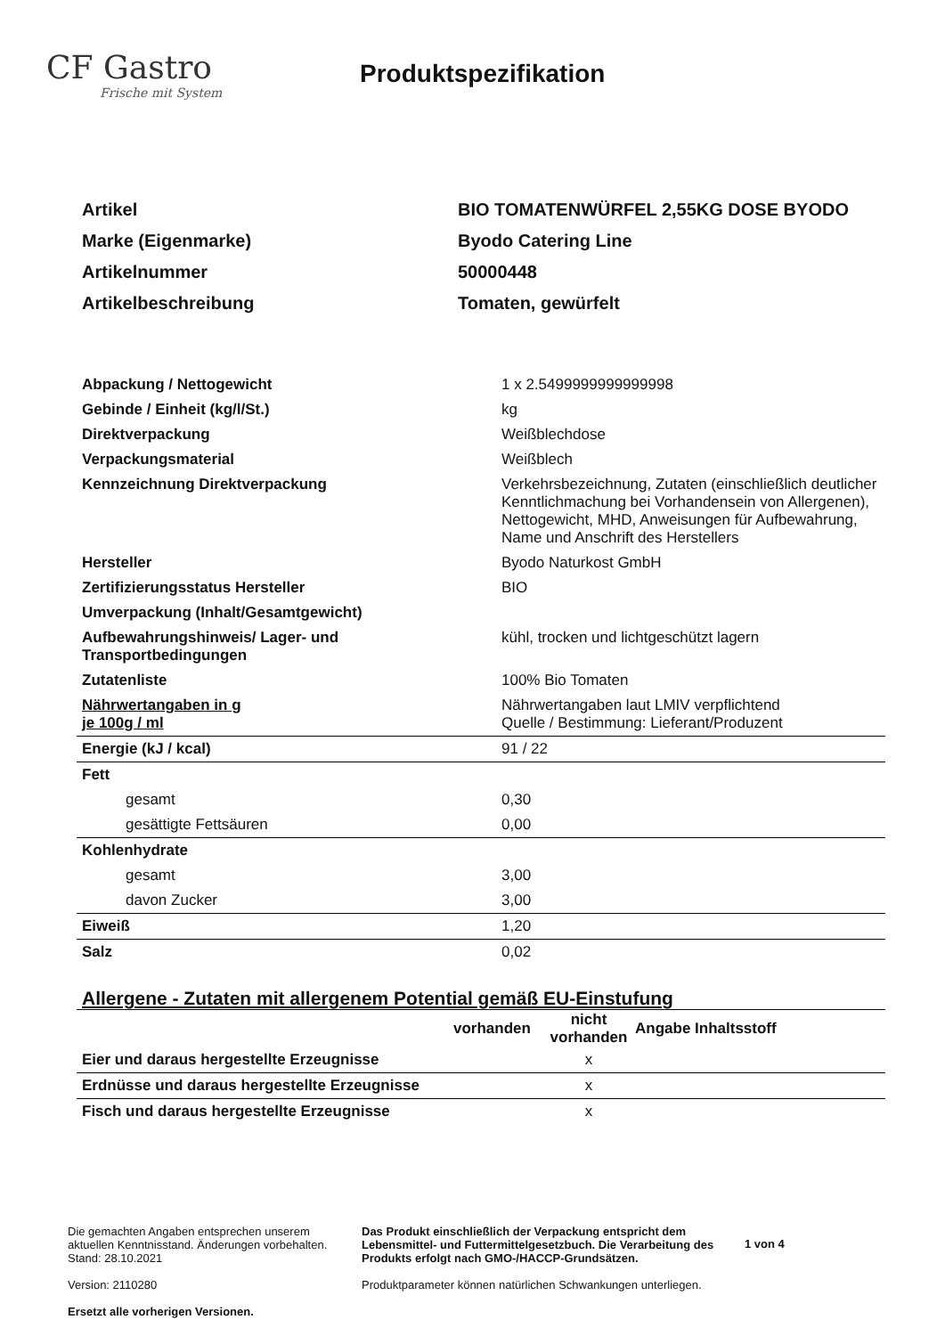CF Gastro
Frische mit System
Produktspezifikation
| Artikel | BIO TOMATENWÜRFEL 2,55KG DOSE BYODO |
| Marke (Eigenmarke) | Byodo Catering Line |
| Artikelnummer | 50000448 |
| Artikelbeschreibung | Tomaten, gewürfelt |
| Abpackung / Nettogewicht | 1 x 2.5499999999999998 |
| Gebinde / Einheit (kg/l/St.) | kg |
| Direktverpackung | Weißblechdose |
| Verpackungsmaterial | Weißblech |
| Kennzeichnung Direktverpackung | Verkehrsbezeichnung, Zutaten (einschließlich deutlicher Kenntlichmachung bei Vorhandensein von Allergenen), Nettogewicht, MHD, Anweisungen für Aufbewahrung, Name und Anschrift des Herstellers |
| Hersteller | Byodo Naturkost GmbH |
| Zertifizierungsstatus Hersteller | BIO |
| Umverpackung (Inhalt/Gesamtgewicht) | |
| Aufbewahrungshinweis/ Lager- und Transportbedingungen | kühl, trocken und lichtgeschützt lagern |
| Zutatenliste | 100% Bio Tomaten |
| Nährwertangaben in g je 100g / ml | Nährwertangaben laut LMIV verpflichtend Quelle / Bestimmung: Lieferant/Produzent |
| Energie (kJ / kcal) | 91 / 22 |
| Fett | |
| gesamt | 0,30 |
| gesättigte Fettsäuren | 0,00 |
| Kohlenhydrate | |
| gesamt | 3,00 |
| davon Zucker | 3,00 |
| Eiweiß | 1,20 |
| Salz | 0,02 |
Allergene - Zutaten mit allergenem Potential gemäß EU-Einstufung
| | vorhanden | nicht vorhanden | Angabe Inhaltsstoff |
| --- | --- | --- | --- |
| Eier und daraus hergestellte Erzeugnisse | | x | |
| Erdnüsse und daraus hergestellte Erzeugnisse | | x | |
| Fisch und daraus hergestellte Erzeugnisse | | x | |
Die gemachten Angaben entsprechen unserem aktuellen Kenntnisstand. Änderungen vorbehalten.
Stand: 28.10.2021
Version: 2110280
Ersetzt alle vorherigen Versionen.
Das Produkt einschließlich der Verpackung entspricht dem Lebensmittel- und Futtermittelgesetzbuch. Die Verarbeitung des Produkts erfolgt nach GMO-/HACCP-Grundsätzen.
Produktparameter können natürlichen Schwankungen unterliegen.
1 von 4